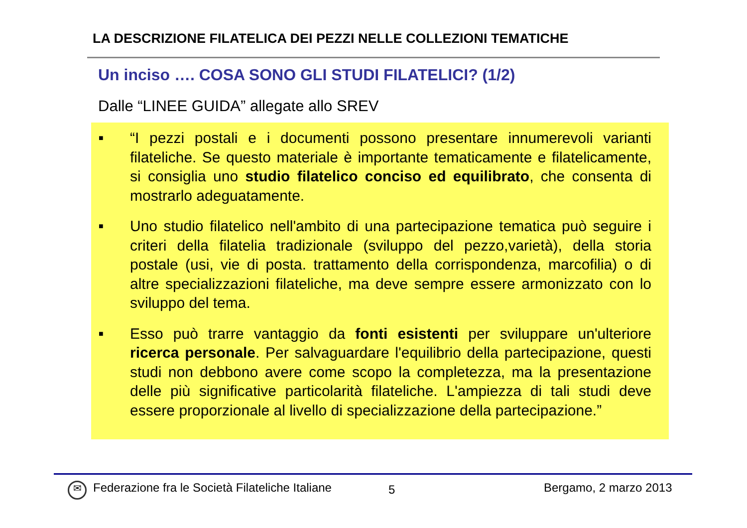LA DESCRIZIONE FILATELICA DEI PEZZI NELLE COLLEZIONI TEMATICHE
Un inciso …. COSA SONO GLI STUDI FILATELICI? (1/2)
Dalle “LINEE GUIDA” allegate allo SREV
■ “I pezzi postali e i documenti possono presentare innumerevoli varianti filateliche. Se questo materiale è importante tematicamente e filatelicamente, si consiglia uno studio filatelico conciso ed equilibrato, che consenta di mostrarlo adeguatamente.
■ Uno studio filatelico nell'ambito di una partecipazione tematica può seguire i criteri della filatelia tradizionale (sviluppo del pezzo,varietà), della storia postale (usi, vie di posta. trattamento della corrispondenza, marcofilia) o di altre specializzazioni filateliche, ma deve sempre essere armonizzato con lo sviluppo del tema.
■ Esso può trarre vantaggio da fonti esistenti per sviluppare un'ulteriore ricerca personale. Per salvaguardare l'equilibrio della partecipazione, questi studi non debbono avere come scopo la completezza, ma la presentazione delle più significative particolarità filateliche. L'ampiezza di tali studi deve essere proporzionale al livello di specializzazione della partecipazione.”
✉ Federazione fra le Società Filateliche Italiane 5 Bergamo, 2 marzo 2013